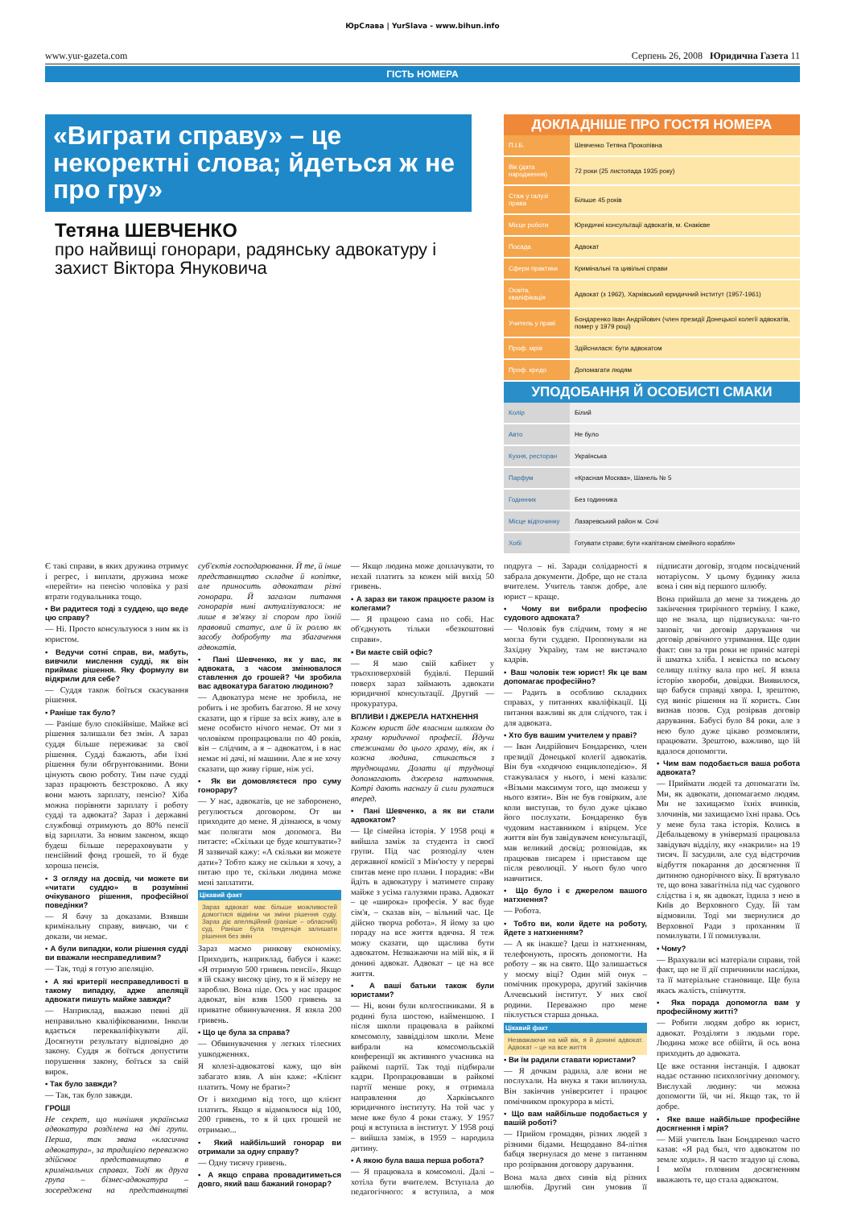ЮрСлава | YurSlava - www.bihun.info
www.yur-gazeta.com Серпень 26, 2008 Юридична Газета 11
ГІСТЬ НОМЕРА
«Виграти справу» – це некоректні слова; йдеться ж не про гру»
Тетяна ШЕВЧЕНКО
про найвищі гонорари, радянську адвокатуру і захист Віктора Януковича
ДОКЛАДНІШЕ ПРО ГОСТЯ НОМЕРА
| П.І.Б. | Шевченко Тетяна Прокопівна |
| Вік (дата народження) | 72 роки (25 листопада 1935 року) |
| Стаж у галузі права | Більше 45 років |
| Місце роботи | Юридичні консультації адвокатів, м. Єнакієве |
| Посада | Адвокат |
| Сфери практики | Кримінальні та цивільні справи |
| Освіта, кваліфікація | Адвокат (з 1962), Харківський юридичний інститут (1957-1961) |
| Учитель у праві | Бондаренко Іван Андрійович (член президії Донецької колегії адвокатів, помер у 1979 році) |
| Проф. мрія | Здійснилася: бути адвокатом |
| Проф. кредо | Допомагати людям |
УПОДОБАННЯ Й ОСОБИСТІ СМАКИ
| Колір | Білий |
| Авто | Не було |
| Кухня, ресторан | Українська |
| Парфум | «Красная Москва», Шанель № 5 |
| Годинник | Без годинника |
| Місце відпочинку | Лазаревський район м. Сочі |
| Хобі | Готувати страви; бути «капітаном сімейного корабля» |
Є такі справи, в яких дружина отримує і регрес, і виплати, дружина може «перейти» на пенсію чоловіка у разі втрати годувальника тощо.
▪ Ви радитеся тоді з суддею, що веде цю справу?
— Ні. Просто консультуюся з ним як із юристом.
▪ Ведучи сотні справ, ви, мабуть, вивчили мислення судді, як він приймає рішення. Яку формулу ви відкрили для себе?
— Суддя також боїться скасування рішення.
▪ Раніше так було?
— Раніше було спокійніше. Майже всі рішення залишали без змін. А зараз суддя більше переживає за свої рішення. Судді бажають, аби їхні рішення були обгрунтованими. Вони цінують свою роботу. Тим паче судді зараз працюють безстроково. А яку вони мають зарплату, пенсію? Хіба можна порівняти зарплату і роботу судді та адвоката? Зараз і державні службовці отримують до 80% пенсії від зарплати. За новим законом, якщо будеш більше перераховувати у пенсійний фонд грошей, то й буде хороша пенсія.
▪ З огляду на досвід, чи можете ви «читати суддю» в розумінні очікуваного рішення, професійної поведінки?
— Я бачу за доказами. Взявши кримінальну справу, вивчаю, чи є докази, чи немає.
▪ А були випадки, коли рішення судді ви вважали несправедливим?
— Так, тоді я готую апеляцію.
▪ А які критерії несправедливості в такому випадку, адже апеляції адвокати пишуть майже завжди?
— Наприклад, вважаю певні дії неправильно кваліфікованими. Інколи вдається перекваліфікувати дії. Досягнути результату відповідно до закону. Суддя ж боїться допустити порушення закону, боїться за свій вирок.
▪ Так було завжди?
— Так, так було завжди.
ГРОШІ
Не секрет, що нинішня українська адвокатура розділена на дві групи. Перша, так звана «класична адвокатура», за традицією переважно здійснює представництво в кримінальних справах. Тоді як друга група – бізнес-адвокатура – зосереджена на представництві суб'єктів господарювання. Й те, й інше представництво складне й копітке, але приносить адвокатам різні гонорари. Й загалом питання гонорарів нині актуалізувалося: не лише в зв'язку зі спором про їхній правовий статус, але й їх роллю як засобу добробуту та збагачення адвокатів.
▪ Пані Шевченко, як у вас, як адвоката, з часом змінювалося ставлення до грошей? Чи зробила вас адвокатура багатою людиною?
— Адвокатура мене не зробила, не робить і не зробить багатою. Я не хочу сказати, що я гірше за всіх живу, але в мене особисто нічого немає. От ми з чоловіком пропрацювали по 40 років, він – слідчим, а я – адвокатом, і в нас немає ні дачі, ні машини. Але я не хочу сказати, що живу гірше, ніж усі.
▪ Як ви домовляєтеся про суму гонорару?
— У нас, адвокатів, це не заборонено, регулюється договором. От ви приходите до мене. Я дізнаюся, в чому має полягати моя допомога. Ви питаєте: «Скільки це буде коштувати»? Я зазвичай кажу: «А скільки ви можете дати»? Тобто кажу не скільки я хочу, а питаю про те, скільки людина може мені заплатити.
Цікавий факт
Зараз адвокат має більше можливостей домогтися відміни чи зміни рішення суду. Зараз діє апеляційний (раніше – обласний) суд. Раніше була тенденція залишати рішення без змін
Зараз маємо ринкову економіку. Приходить, наприклад, бабуся і каже: «Я отримую 500 гривень пенсії». Якщо я їй скажу високу ціну, то я й мізеру не зароблю. Вона піде. Ось у нас працює адвокат, він взяв 1500 гривень за приватне обвинувачення. Я взяла 200 гривень.
▪ Що це була за справа?
— Обвинувачення у легких тілесних ушкодженнях.
Я колезі-адвокатові кажу, що він забагато взяв. А він каже: «Клієнт платить. Чому не брати»?
От і виходимо від того, що клієнт платить. Якщо я відмовлюся від 100, 200 гривень, то я й цих грошей не отримаю...
▪ Який найбільший гонорар ви отримали за одну справу?
— Одну тисячу гривень.
▪ А якщо справа провадитиметься довго, який ваш бажаний гонорар?
— Якщо людина може доплачувати, то нехай платить за кожен мій вихід 50 гривень.
▪ А зараз ви також працюєте разом із колегами?
— Я працюю сама по собі. Нас об'єднують тільки «безкоштовні справи».
▪ Ви маєте свій офіс?
— Я маю свій кабінет у трьохповерховій будівлі. Перший поверх зараз займають адвокати юридичної консультації. Другий — прокуратура.
ВПЛИВИ І ДЖЕРЕЛА НАТХНЕННЯ
Кожен юрист йде власним шляхом до храму юридичної професії. Йдучи стежинами до цього храму, він, як і кожна людина, стикається з труднощами. Долати ці труднощі допомагають джерела натхнення. Котрі дають наснагу й сили рухатися вперед.
▪ Пані Шевченко, а як ви стали адвокатом?
— Це сімейна історія. У 1958 році я вийшла заміж за студента із своєї групи. Під час розподілу член державної комісії з Мін'юсту у перерві спитав мене про плани. І порадив: «Ви йдіть в адвокатуру і матимете справу майже з усіма галузями права. Адвокат – це «широка» професія. У вас буде сім'я, – сказав він, – вільний час. Це дійсно творча робота». Я йому за цю пораду на все життя вдячна. Я теж можу сказати, що щаслива бути адвокатом. Незважаючи на мій вік, я й донині адвокат. Адвокат – це на все життя.
▪ А ваші батьки також були юристами?
— Ні, вони були колгоспниками. Я в родині була шостою, найменшою. І після школи працювала в райкомі комсомолу, заввідділом школи. Мене вибрали на комсомольській конференції як активного учасника на райкомі партії. Так тоді підбирали кадри. Пропрацювавши в райкомі партії менше року, я отримала направлення до Харківського юридичного інституту. На той час у мене вже було 4 роки стажу. У 1957 році я вступила в інститут. У 1958 році – вийшла заміж, в 1959 – народила дитину.
▪ А якою була ваша перша робота?
— Я працювала в комсомолі. Далі – хотіла бути вчителем. Вступала до педагогічного: я вступила, а моя подруга – ні. Заради солідарності я забрала документи. Добре, що не стала вчителем. Учитель також добре, але юрист – краще.
▪ Чому ви вибрали професію судового адвоката?
— Чоловік був слідчим, тому я не могла бути суддею. Пропонували на Західну Україну, там не вистачало кадрів.
▪ Ваш чоловік теж юрист! Як це вам допомагає професійно?
— Радить в особливо складних справах, у питаннях кваліфікації. Ці питання важливі як для слідчого, так і для адвоката.
▪ Хто був вашим учителем у праві?
— Іван Андрійович Бондаренко, член президії Донецької колегії адвокатів. Він був «ходячою енциклопедією». Я стажувалася у нього, і мені казали: «Візьми максимум того, що зможеш у нього взяти». Він не був говірким, але коли виступав, то було дуже цікаво його послухати. Бондаренко був чудовим наставником і взірцем. Усе життя він був завідувачем консультації, мав великий досвід; розповідав, як працював писарем і приставом ще після революції. У нього було чого навчитися.
▪ Що було і є джерелом вашого натхнення?
— Робота.
▪ Тобто ви, коли йдете на роботу, йдете з натхненням?
— А як інакше? Ідеш із натхненням, телефонують, просять допомогти. На роботу – як на свято. Що залишається у моєму віці? Один мій онук – помічник прокурора, другий закінчив Алчевський інститут. У них свої родини. Переважно про мене піклується старша донька.
Цікавий факт
Незважаючи на мій вік, я й донині адвокат. Адвокат – це на все життя
▪ Ви їм радили ставати юристами?
— Я дочкам радила, але вони не послухали. На внука я таки вплинула. Він закінчив університет і працює помічником прокурора в місті.
▪ Що вам найбільше подобається у вашій роботі?
— Прийом громадян, різних людей з різними бідами. Нещодавно 84-літня бабця звернулася до мене з питанням про розірвання договору дарування.
Вона мала двох синів від різних шлюбів. Другий син умовив її підписати договір, згодом посвідчений нотаріусом. У цьому будинку жила вона і син від першого шлюбу.
Вона прийшла до мене за тиждень до закінчення трирічного терміну. І каже, що не знала, що підписувала: чи-то заповіт, чи договір дарування чи договір довічного утримання. Ще один факт: син за три роки не приніс матері й шматка хліба. І невістка по всьому селищу плітку вала про неї. Я взяла історію хвороби, довідки. Виявилося, що бабуся справді хвора. І, зрештою, суд виніс рішення на її користь. Син визнав позов. Суд розірвав договір дарування. Бабусі було 84 роки, але з нею було дуже цікаво розмовляти, працювати. Зрештою, важливо, що їй вдалося допомогти.
▪ Чим вам подобається ваша робота адвоката?
— Приймати людей та допомагати їм. Ми, як адвокати, допомагаємо людям. Ми не захищаємо їхніх вчинків, злочинів, ми захищаємо їхні права. Ось у мене була така історія. Колись в Дебальцевому в універмазі працювала завідувач відділу, яку «накрили» на 19 тисяч. Її засудили, але суд відстрочив відбуття покарання до досягнення її дитиною однорічного віку. Її врятувало те, що вона завагітніла під час судового слідства і я, як адвокат, їздила з нею в Київ до Верховного Суду. Їй там відмовили. Тоді ми звернулися до Верховної Ради з проханням її помилувати. І її помилували.
▪ Чому?
— Врахували всі матеріали справи, той факт, що не її дії спричинили наслідки, та її матеріальне становище. Ще була якась жалість, співчуття.
▪ Яка порада допомогла вам у професійному житті?
— Робити людям добро як юрист, адвокат. Розділяти з людьми горе. Людина може все обійти, й ось вона приходить до адвоката.
Це вже остання інстанція. І адвокат надає останню психологічну допомогу. Вислухай людину: чи можна допомогти їй, чи ні. Якщо так, то й добре.
▪ Яке ваше найбільше професійне досягнення і мрія?
— Мій учитель Іван Бондаренко часто казав: «Я рад был, что адвокатом по земле ходил». Я часто згадую ці слова. І моїм головним досягненням вважають те, що стала адвокатом.